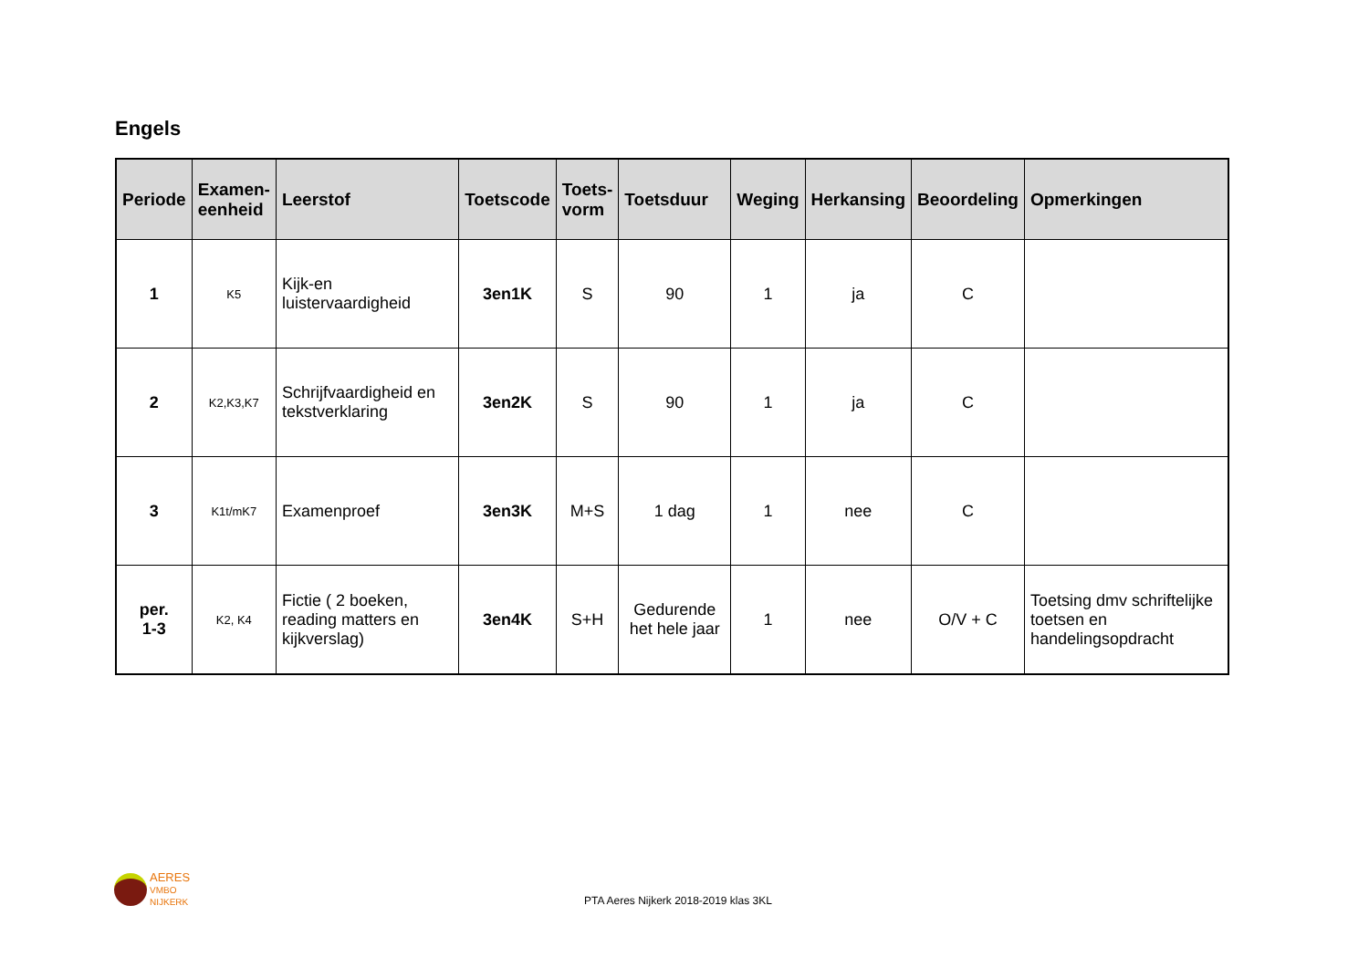Engels
| Periode | Examen- eenheid | Leerstof | Toetscode | Toets- vorm | Toetsduur | Weging | Herkansing | Beoordeling | Opmerkingen |
| --- | --- | --- | --- | --- | --- | --- | --- | --- | --- |
| 1 | K5 | Kijk-en luistervaardigheid | 3en1K | S | 90 | 1 | ja | C | |
| 2 | K2,K3,K7 | Schrijfvaardigheid en tekstverklaring | 3en2K | S | 90 | 1 | ja | C | |
| 3 | K1t/mK7 | Examenproef | 3en3K | M+S | 1 dag | 1 | nee | C | |
| per. 1-3 | K2, K4 | Fictie ( 2 boeken, reading matters en kijkverslag) | 3en4K | S+H | Gedurende het hele jaar | 1 | nee | O/V + C | Toetsing dmv schriftelijke toetsen en handelingsopdracht |
AERES
VMBO
NIJKERK
PTA Aeres Nijkerk 2018-2019 klas 3KL